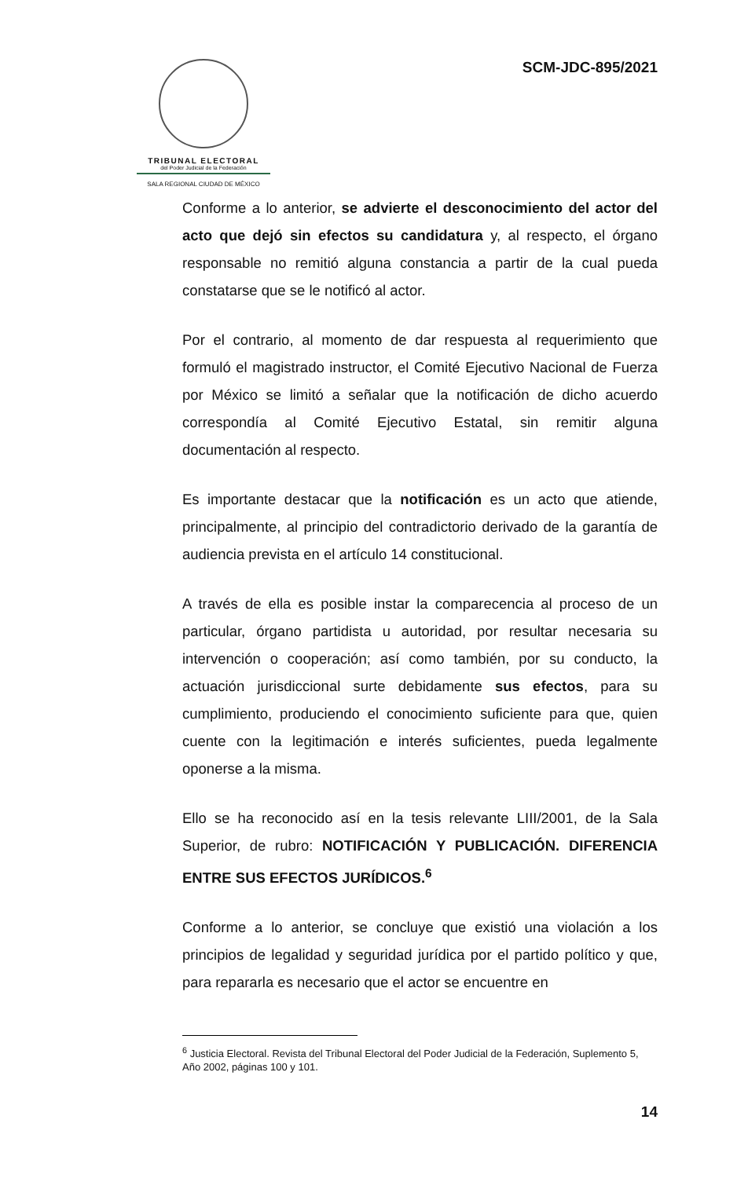TRIBUNAL ELECTORAL
del Poder Judicial de la Federación
SALA REGIONAL CIUDAD DE MÉXICO
SCM-JDC-895/2021
Conforme a lo anterior, se advierte el desconocimiento del actor del acto que dejó sin efectos su candidatura y, al respecto, el órgano responsable no remitió alguna constancia a partir de la cual pueda constatarse que se le notificó al actor.
Por el contrario, al momento de dar respuesta al requerimiento que formuló el magistrado instructor, el Comité Ejecutivo Nacional de Fuerza por México se limitó a señalar que la notificación de dicho acuerdo correspondía al Comité Ejecutivo Estatal, sin remitir alguna documentación al respecto.
Es importante destacar que la notificación es un acto que atiende, principalmente, al principio del contradictorio derivado de la garantía de audiencia prevista en el artículo 14 constitucional.
A través de ella es posible instar la comparecencia al proceso de un particular, órgano partidista u autoridad, por resultar necesaria su intervención o cooperación; así como también, por su conducto, la actuación jurisdiccional surte debidamente sus efectos, para su cumplimiento, produciendo el conocimiento suficiente para que, quien cuente con la legitimación e interés suficientes, pueda legalmente oponerse a la misma.
Ello se ha reconocido así en la tesis relevante LIII/2001, de la Sala Superior, de rubro: NOTIFICACIÓN Y PUBLICACIÓN. DIFERENCIA ENTRE SUS EFECTOS JURÍDICOS.<sup>6</sup>
Conforme a lo anterior, se concluye que existió una violación a los principios de legalidad y seguridad jurídica por el partido político y que, para repararla es necesario que el actor se encuentre en
<sup>6</sup> Justicia Electoral. Revista del Tribunal Electoral del Poder Judicial de la Federación, Suplemento 5, Año 2002, páginas 100 y 101.
14